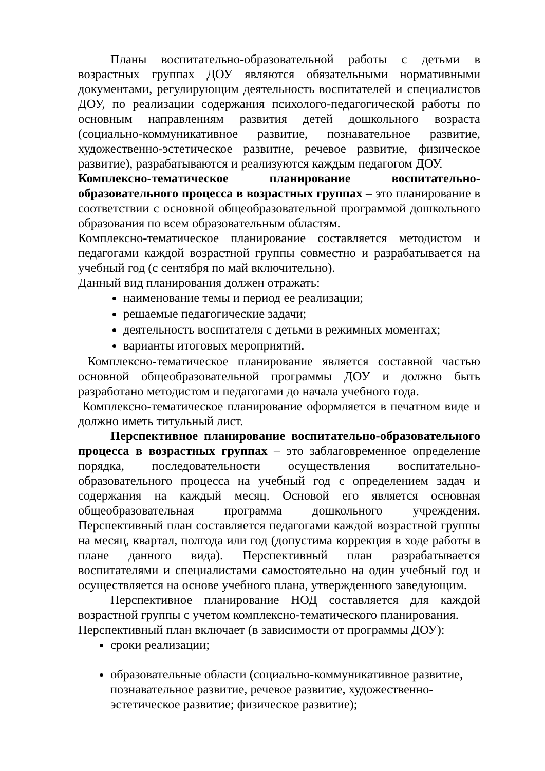Планы воспитательно-образовательной работы с детьми в возрастных группах ДОУ являются обязательными нормативными документами, регулирующим деятельность воспитателей и специалистов ДОУ, по реализации содержания психолого-педагогической работы по основным направлениям развития детей дошкольного возраста (социально-коммуникативное развитие, познавательное развитие, художественно-эстетическое развитие, речевое развитие, физическое развитие), разрабатываются и реализуются каждым педагогом ДОУ.
Комплексно-тематическое планирование воспитательно-образовательного процесса в возрастных группах – это планирование в соответствии с основной общеобразовательной программой дошкольного образования по всем образовательным областям.
Комплексно-тематическое планирование составляется методистом и педагогами каждой возрастной группы совместно и разрабатывается на учебный год (с сентября по май включительно).
Данный вид планирования должен отражать:
наименование темы и период ее реализации;
решаемые педагогические задачи;
деятельность воспитателя с детьми в режимных моментах;
варианты итоговых мероприятий.
Комплексно-тематическое планирование является составной частью основной общеобразовательной программы ДОУ и должно быть разработано методистом и педагогами до начала учебного года.
Комплексно-тематическое планирование оформляется в печатном виде и должно иметь титульный лист.
Перспективное планирование воспитательно-образовательного процесса в возрастных группах – это заблаговременное определение порядка, последовательности осуществления воспитательно-образовательного процесса на учебный год с определением задач и содержания на каждый месяц. Основой его является основная общеобразовательная программа дошкольного учреждения. Перспективный план составляется педагогами каждой возрастной группы на месяц, квартал, полгода или год (допустима коррекция в ходе работы в плане данного вида). Перспективный план разрабатывается воспитателями и специалистами самостоятельно на один учебный год и осуществляется на основе учебного плана, утвержденного заведующим.
Перспективное планирование НОД составляется для каждой возрастной группы с учетом комплексно-тематического планирования.
Перспективный план включает (в зависимости от программы ДОУ):
сроки реализации;
образовательные области (социально-коммуникативное развитие, познавательное развитие, речевое развитие, художественно-эстетическое развитие; физическое развитие);